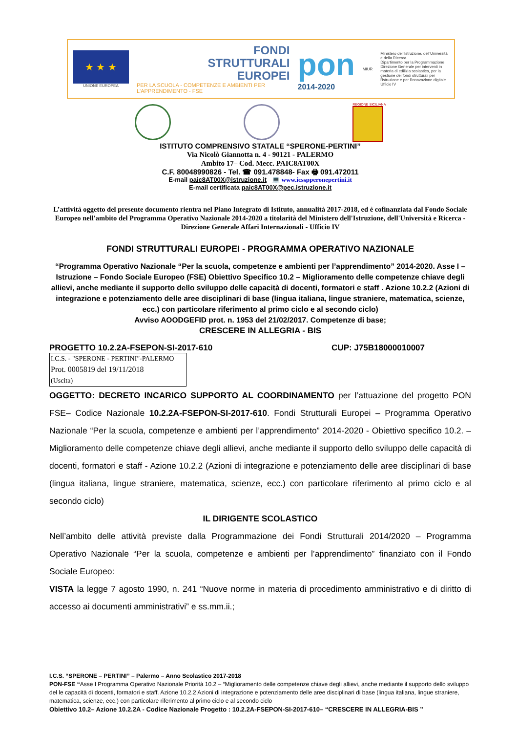★ ★ ★
UNIONE EUROPEA
FONDI
STRUTTURALI
EUROPEI
PER LA SCUOLA - COMPETENZE E AMBIENTI PER L'APPRENDIMENTO - FSE
pon
2014-2020
MIUR
Ministero dell'Istruzione, dell'Università e della Ricerca
Dipartimento per la Programmazione
Direzione Generale per interventi in materia di edilizia scolastica, per la gestione dei fondi strutturali per l'istruzione e per l'innovazione digitale
Ufficio IV
REGIONE SICILIANA
ISTITUTO COMPRENSIVO STATALE “SPERONE-PERTINI”
Via Nicolò Giannotta n. 4 - 90121 - PALERMO
Ambito 17– Cod. Mecc. PAIC8AT00X
C.F. 80048990826 - Tel. ☎ 091.478848- Fax 🖶 091.472011
E-mail paic8AT00X@istruzione.it 💻 www.icsspperonepertini.it
E-mail certificata paic8AT00X@pec.istruzione.it
L’attività oggetto del presente documento rientra nel Piano Integrato di Istituto, annualità 2017-2018, ed è cofinanziata dal Fondo Sociale Europeo nell'ambito del Programma Operativo Nazionale 2014-2020 a titolarità del Ministero dell'Istruzione, dell'Università e Ricerca - Direzione Generale Affari Internazionali - Ufficio IV
FONDI STRUTTURALI EUROPEI - PROGRAMMA OPERATIVO NAZIONALE
“Programma Operativo Nazionale “Per la scuola, competenze e ambienti per l’apprendimento” 2014-2020. Asse I – Istruzione – Fondo Sociale Europeo (FSE) Obiettivo Specifico 10.2 – Miglioramento delle competenze chiave degli allievi, anche mediante il supporto dello sviluppo delle capacità di docenti, formatori e staff . Azione 10.2.2 (Azioni di integrazione e potenziamento delle aree disciplinari di base (lingua italiana, lingue straniere, matematica, scienze, ecc.) con particolare riferimento al primo ciclo e al secondo ciclo)
Avviso AOODGEFID prot. n. 1953 del 21/02/2017. Competenze di base;
CRESCERE IN ALLEGRIA - BIS
PROGETTO 10.2.2A-FSEPON-SI-2017-610 CUP: J75B18000010007
I.C.S. - "SPERONE - PERTINI"-PALERMO
Prot. 0005819 del 19/11/2018
(Uscita)
OGGETTO: DECRETO INCARICO SUPPORTO AL COORDINAMENTO per l’attuazione del progetto PON FSE– Codice Nazionale 10.2.2A-FSEPON-SI-2017-610. Fondi Strutturali Europei – Programma Operativo Nazionale “Per la scuola, competenze e ambienti per l’apprendimento” 2014-2020 - Obiettivo specifico 10.2. – Miglioramento delle competenze chiave degli allievi, anche mediante il supporto dello sviluppo delle capacità di docenti, formatori e staff - Azione 10.2.2 (Azioni di integrazione e potenziamento delle aree disciplinari di base (lingua italiana, lingue straniere, matematica, scienze, ecc.) con particolare riferimento al primo ciclo e al secondo ciclo)
IL DIRIGENTE SCOLASTICO
Nell’ambito delle attività previste dalla Programmazione dei Fondi Strutturali 2014/2020 – Programma Operativo Nazionale “Per la scuola, competenze e ambienti per l’apprendimento” finanziato con il Fondo Sociale Europeo:
VISTA la legge 7 agosto 1990, n. 241 “Nuove norme in materia di procedimento amministrativo e di diritto di accesso ai documenti amministrativi” e ss.mm.ii.;
I.C.S. “SPERONE – PERTINI” – Palermo – Anno Scolastico 2017-2018
PON-FSE “Asse I Programma Operativo Nazionale Priorità 10.2 – “Miglioramento delle competenze chiave degli allievi, anche mediante il supporto dello sviluppo del le capacità di docenti, formatori e staff. Azione 10.2.2 Azioni di integrazione e potenziamento delle aree disciplinari di base (lingua italiana, lingue straniere, matematica, scienze, ecc.) con particolare riferimento al primo ciclo e al secondo ciclo
Obiettivo 10.2– Azione 10.2.2A - Codice Nazionale Progetto : 10.2.2A-FSEPON-SI-2017-610– “CRESCERE IN ALLEGRIA-BIS ”